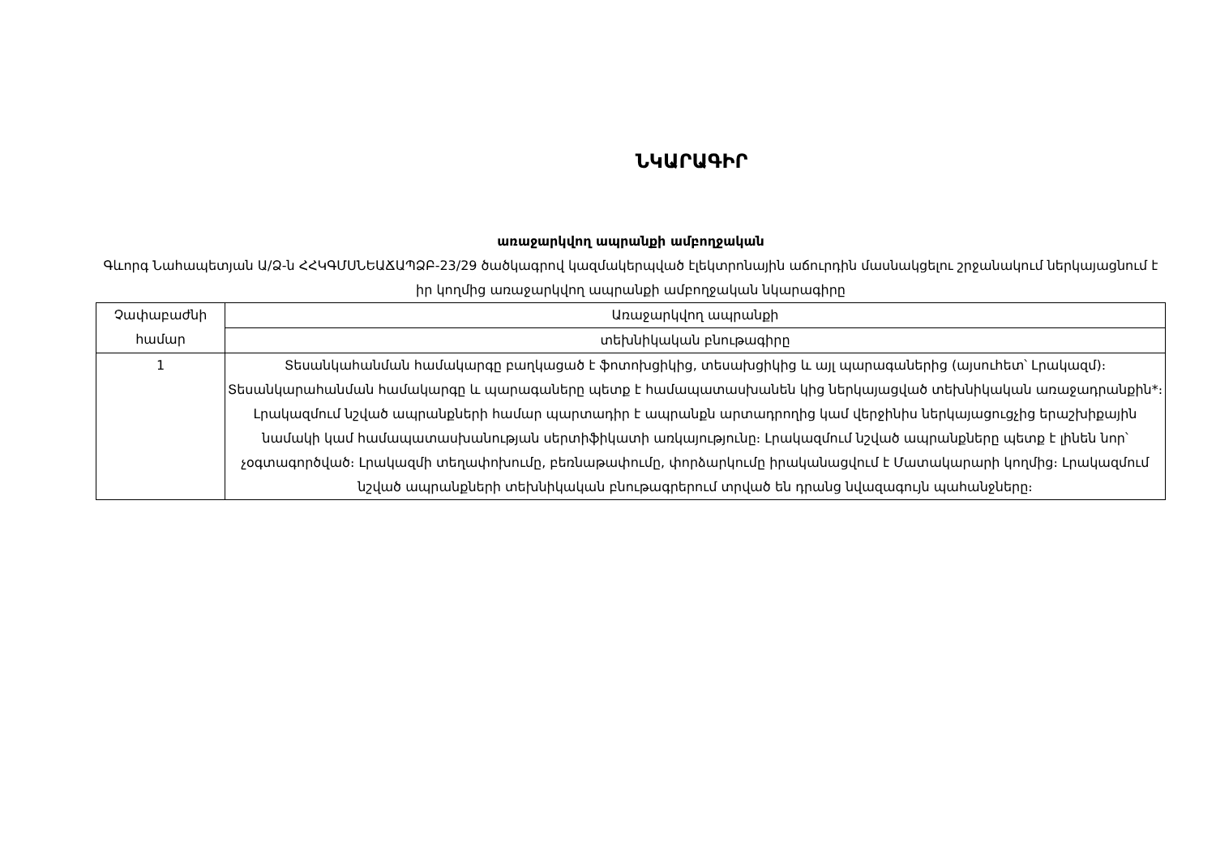ՆԿԱՐԱԳԻՐ
առաջարկվող ապրանքի ամբողջական
Գևորգ Նահապետյան Ա/Ձ-ն ՀՀԿԳՄՍՆԵԱՃԱՊՁԲ-23/29 ծածկագրով կազմակերպված էլեկտրոնային աճուրդին մասնակցելու շրջանակում ներկայացնում է իր կողմից առաջարկվող ապրանքի ամբողջական նկարագիրը
| Չափաբաժնի համար | Առաջարկվող ապրանքի |
| --- | --- |
| | տեխնիկական բնութագիրը |
| 1 | Տեսանկահանման համակարգը բաղկացած է ֆոտոխցիկից, տեսախցիկից և այլ պարագաներից (այսուհետ՝ Լրակազմ)։ Տեսանկարահանման համակարգը և պարագաները պետք է համապատասխանեն կից ներկայացված տեխնիկական առաջադրանքին*։ Լրակազմում նշված ապրանքների համար պարտադիր է ապրանքն արտադրողից կամ վերջինիս ներկայացուցչից երաշխիքային նամակի կամ համապատասխանության սերտիֆիկատի առկայությունը։ Լրակազմում նշված ապրանքները պետք է լինեն նոր՝ չօգտագործված։ Լրակազմի տեղափոխումը, բեռնաթափումը, փորձարկումը իրականացվում է Մատակարարի կողմից։ Լրակազմում նշված ապրանքների տեխնիկական բնութագրերում տրված են դրանց նվազագույն պահանջները։ |